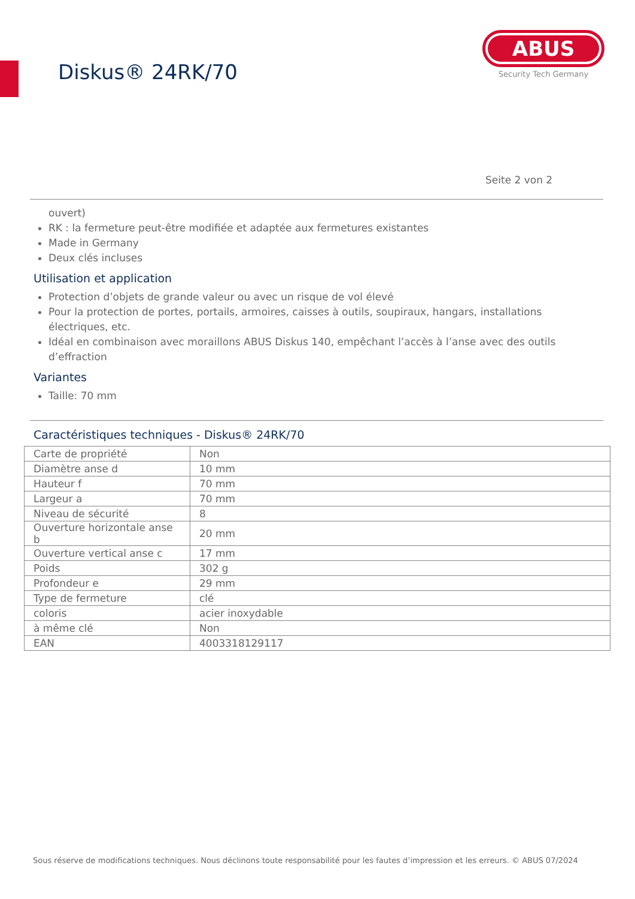Diskus® 24RK/70
ABUS
Security Tech Germany
Seite 2 von 2
ouvert)
RK : la fermeture peut-être modifiée et adaptée aux fermetures existantes
Made in Germany
Deux clés incluses
Utilisation et application
Protection d’objets de grande valeur ou avec un risque de vol élevé
Pour la protection de portes, portails, armoires, caisses à outils, soupiraux, hangars, installations électriques, etc.
Idéal en combinaison avec moraillons ABUS Diskus 140, empêchant l’accès à l’anse avec des outils d’effraction
Variantes
Taille: 70 mm
Caractéristiques techniques - Diskus® 24RK/70
| Carte de propriété | Non |
| Diamètre anse d | 10 mm |
| Hauteur f | 70 mm |
| Largeur a | 70 mm |
| Niveau de sécurité | 8 |
| Ouverture horizontale anse b | 20 mm |
| Ouverture vertical anse c | 17 mm |
| Poids | 302 g |
| Profondeur e | 29 mm |
| Type de fermeture | clé |
| coloris | acier inoxydable |
| à même clé | Non |
| EAN | 4003318129117 |
Sous réserve de modifications techniques. Nous déclinons toute responsabilité pour les fautes d’impression et les erreurs. © ABUS 07/2024